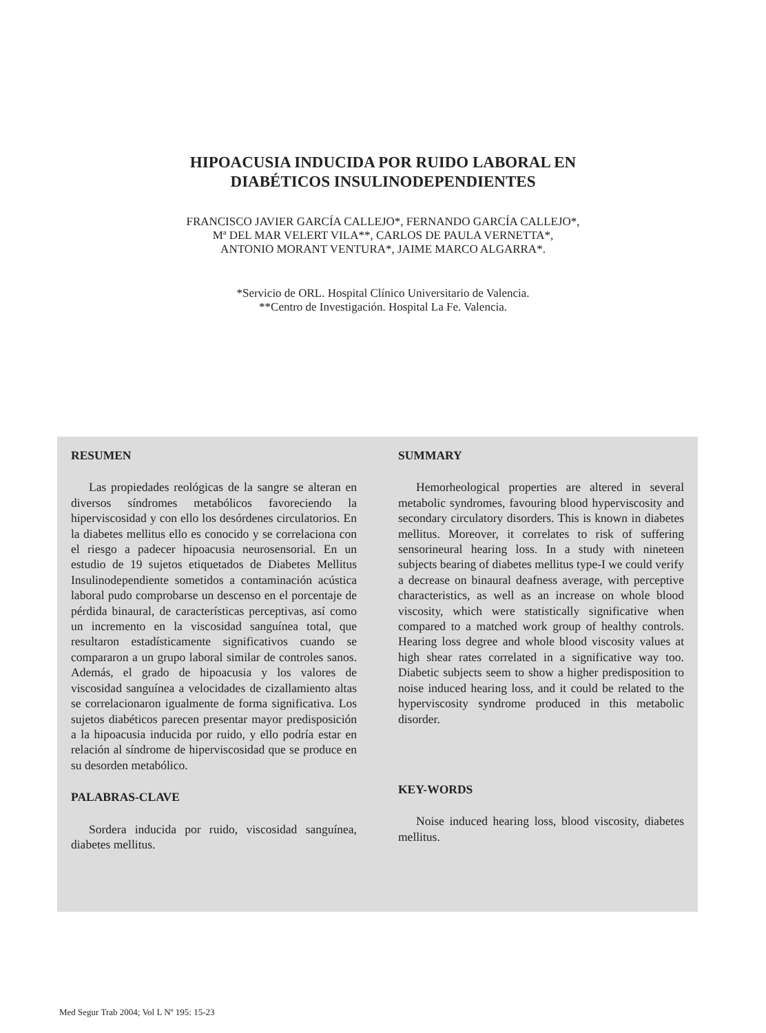HIPOACUSIA INDUCIDA POR RUIDO LABORAL EN
DIABÉTICOS INSULINODEPENDIENTES
FRANCISCO JAVIER GARCÍA CALLEJO*, FERNANDO GARCÍA CALLEJO*,
Mª DEL MAR VELERT VILA**, CARLOS DE PAULA VERNETTA*,
ANTONIO MORANT VENTURA*, JAIME MARCO ALGARRA*.
*Servicio de ORL. Hospital Clínico Universitario de Valencia.
**Centro de Investigación. Hospital La Fe. Valencia.
RESUMEN
Las propiedades reológicas de la sangre se alteran en diversos síndromes metabólicos favoreciendo la hiperviscosidad y con ello los desórdenes circulatorios. En la diabetes mellitus ello es conocido y se correlaciona con el riesgo a padecer hipoacusia neurosensorial. En un estudio de 19 sujetos etiquetados de Diabetes Mellitus Insulinodependiente sometidos a contaminación acústica laboral pudo comprobarse un descenso en el porcentaje de pérdida binaural, de características perceptivas, así como un incremento en la viscosidad sanguínea total, que resultaron estadísticamente significativos cuando se compararon a un grupo laboral similar de controles sanos. Además, el grado de hipoacusia y los valores de viscosidad sanguínea a velocidades de cizallamiento altas se correlacionaron igualmente de forma significativa. Los sujetos diabéticos parecen presentar mayor predisposición a la hipoacusia inducida por ruido, y ello podría estar en relación al síndrome de hiperviscosidad que se produce en su desorden metabólico.
PALABRAS-CLAVE
Sordera inducida por ruido, viscosidad sanguínea, diabetes mellitus.
SUMMARY
Hemorheological properties are altered in several metabolic syndromes, favouring blood hyperviscosity and secondary circulatory disorders. This is known in diabetes mellitus. Moreover, it correlates to risk of suffering sensorineural hearing loss. In a study with nineteen subjects bearing of diabetes mellitus type-I we could verify a decrease on binaural deafness average, with perceptive characteristics, as well as an increase on whole blood viscosity, which were statistically significative when compared to a matched work group of healthy controls. Hearing loss degree and whole blood viscosity values at high shear rates correlated in a significative way too. Diabetic subjects seem to show a higher predisposition to noise induced hearing loss, and it could be related to the hyperviscosity syndrome produced in this metabolic disorder.
KEY-WORDS
Noise induced hearing loss, blood viscosity, diabetes mellitus.
Med Segur Trab 2004; Vol L Nº 195: 15-23